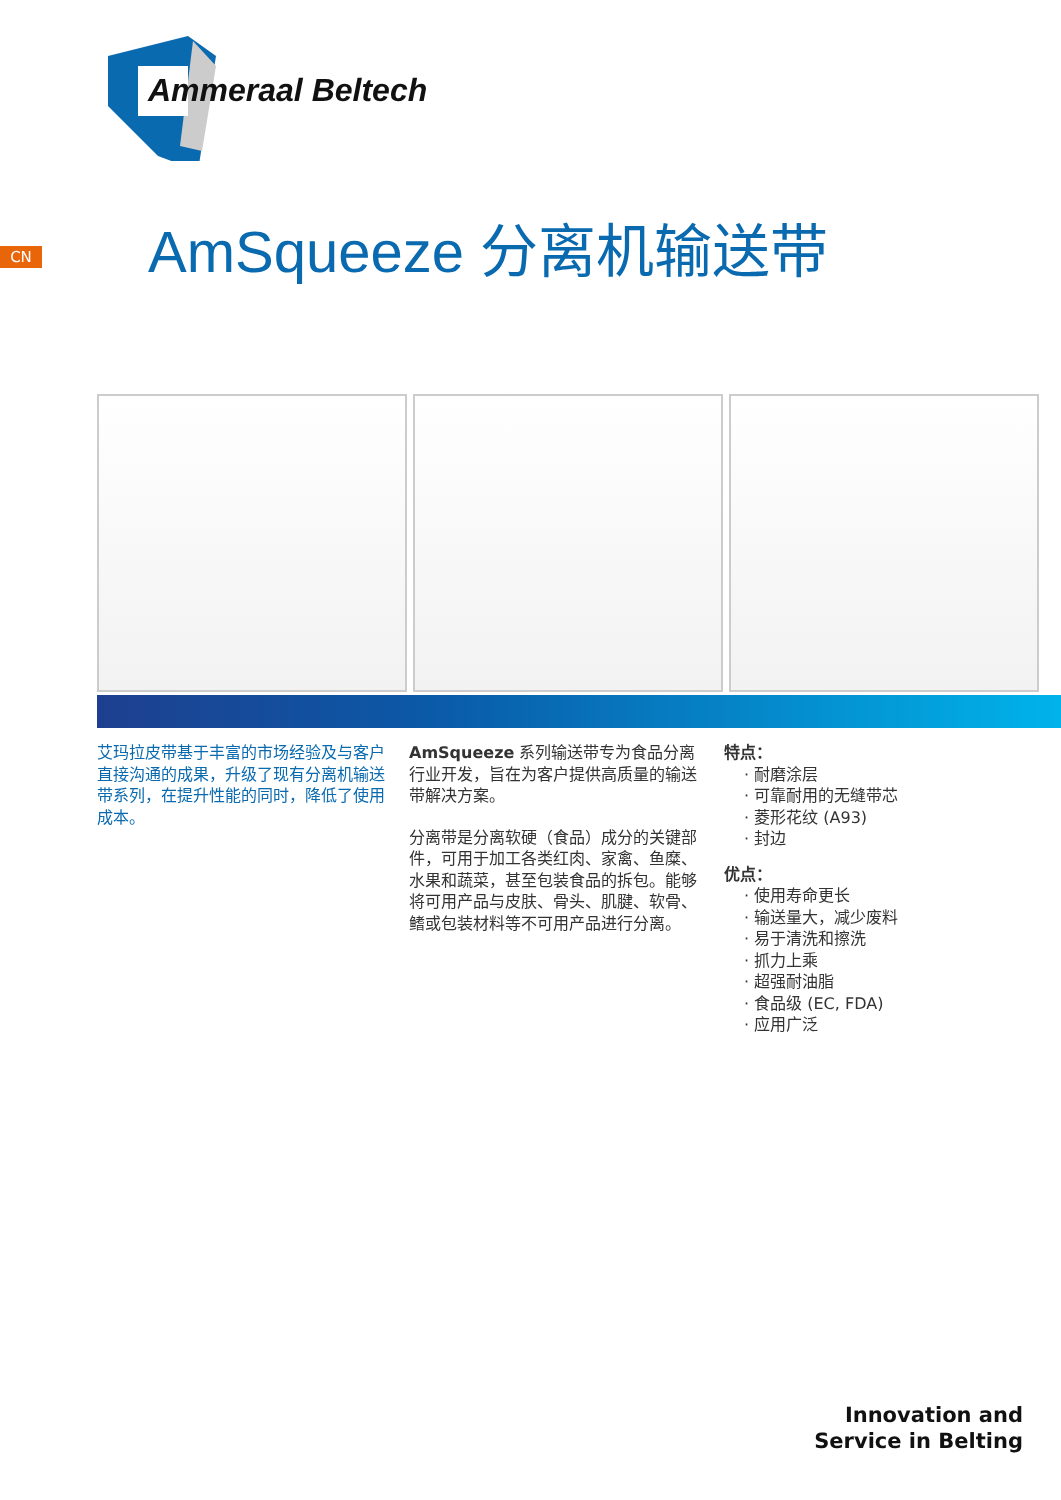Ammeraal Beltech
CN AmSqueeze 分离机输送带
艾玛拉皮带基于丰富的市场经验及与客户直接沟通的成果，升级了现有分离机输送带系列，在提升性能的同时，降低了使用成本。
AmSqueeze 系列输送带专为食品分离行业开发，旨在为客户提供高质量的输送带解决方案。
分离带是分离软硬（食品）成分的关键部件，可用于加工各类红肉、家禽、鱼糜、水果和蔬菜，甚至包装食品的拆包。能够将可用产品与皮肤、骨头、肌腱、软骨、鳍或包装材料等不可用产品进行分离。
特点：
· 耐磨涂层
· 可靠耐用的无缝带芯
· 菱形花纹 (A93)
· 封边
优点：
· 使用寿命更长
· 输送量大，减少废料
· 易于清洗和擦洗
· 抓力上乘
· 超强耐油脂
· 食品级 (EC, FDA)
· 应用广泛
Innovation and
Service in Belting